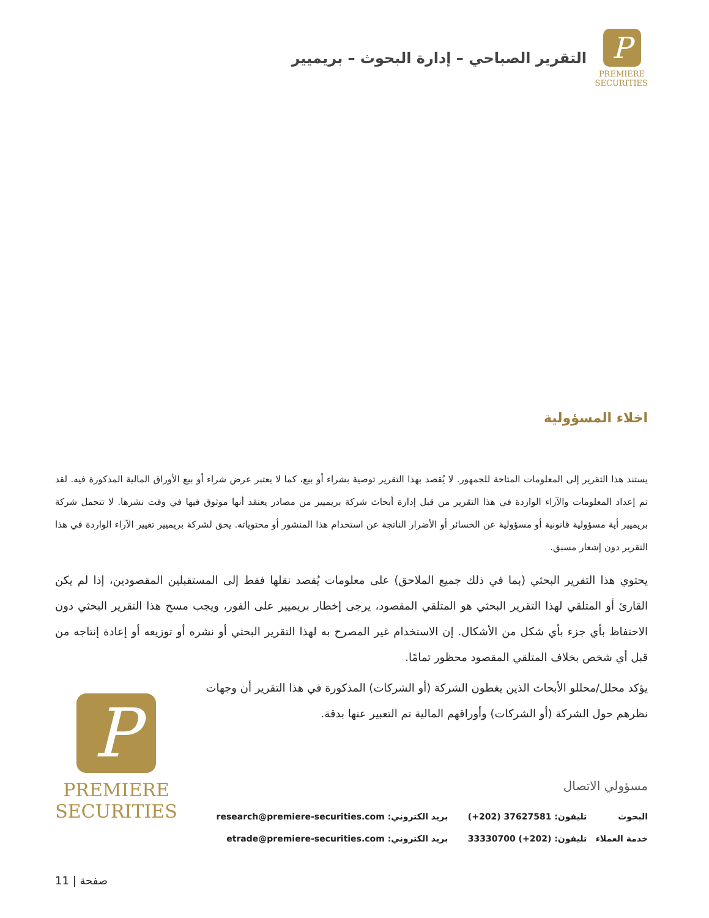P
PREMIERE
SECURITIES
التقرير الصباحي – إدارة البحوث – بريميير
اخلاء المسؤولية
يستند هذا التقرير إلى المعلومات المتاحة للجمهور. لا يُقصد بهذا التقرير توصية بشراء أو بيع، كما لا يعتبر عرض شراء أو بيع الأوراق المالية المذكورة فيه. لقد تم إعداد المعلومات والآراء الواردة في هذا التقرير من قبل إدارة أبحاث شركة بريميير من مصادر يعتقد أنها موثوق فيها في وقت نشرها. لا تتحمل شركة بريميير أية مسؤولية قانونية أو مسؤولية عن الخسائر أو الأضرار الناتجة عن استخدام هذا المنشور أو محتوياته. يحق لشركة بريميير تغيير الآراء الواردة في هذا التقرير دون إشعار مسبق.
يحتوي هذا التقرير البحثي (بما في ذلك جميع الملاحق) على معلومات يُقصد نقلها فقط إلى المستقبلين المقصودين، إذا لم يكن القارئ أو المتلقي لهذا التقرير البحثي هو المتلقي المقصود، يرجى إخطار بريميير على الفور، ويجب مسح هذا التقرير البحثي دون الاحتفاظ بأي جزء بأي شكل من الأشكال. إن الاستخدام غير المصرح به لهذا التقرير البحثي أو نشره أو توزيعه أو إعادة إنتاجه من قبل أي شخص بخلاف المتلقي المقصود محظور تمامًا.
يؤكد محلل/محللو الأبحاث الذين يغطون الشركة (أو الشركات) المذكورة في هذا التقرير أن وجهات نظرهم حول الشركة (أو الشركات) وأوراقهم المالية تم التعبير عنها بدقة.
مسؤولي الاتصال
| البحوث | تليفون: 37627581 (202+) | بريد الكتروني: research@premiere-securities.com |
| خدمة العملاء | تليفون: (202+) 33330700 | بريد الكتروني: etrade@premiere-securities.com |
P
PREMIERE
SECURITIES
11 | صفحة